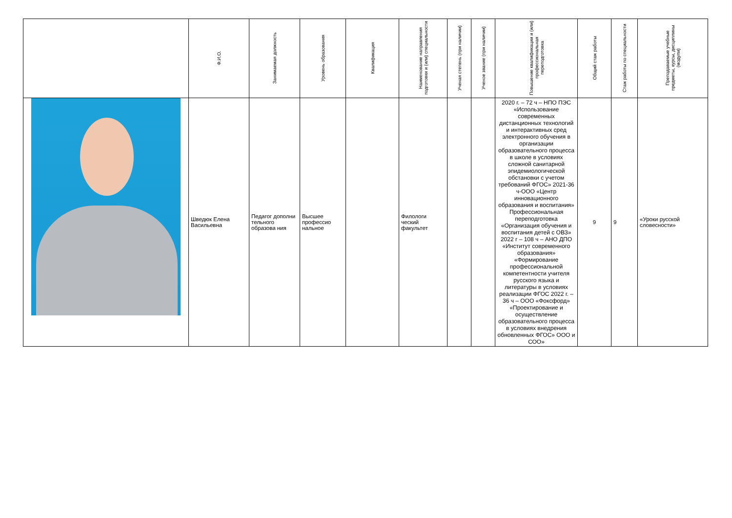| | Ф.И.О. | Занимаемая должность | Уровень образования | Квалификация | Наименование направления подготовки и (или) специальности | Ученая степень (при наличии) | Ученое звание (при наличии) | Повышение квалификации и (или) профессиональная переподготовка | Общий стаж работы | Стаж работы по специальности | Преподаваемые учебные предметы, курсы, дисциплины (модули) |
| --- | --- | --- | --- | --- | --- | --- | --- | --- | --- | --- | --- |
| | Шведюк Елена Васильевна | Педагог дополни тельного образова ния | Высшее профессио нальное | | Филологи ческий факультет | | | 2020 г. – 72 ч – НПО ПЭС «Использование современных дистанционных технологий и интерактивных сред электронного обучения в организации образовательного процесса в школе в условиях сложной санитарной эпидемиологической обстановки с учетом требований ФГОС» 2021-36 ч-ООО «Центр инновационного образования и воспитания» Профессиональная переподготовка «Организация обучения и воспитания детей с ОВЗ» 2022 г – 108 ч – АНО ДПО «Институт современного образования» «Формирование профессиональной компетентности учителя русского языка и литературы в условиях реализации ФГОС 2022 г. – 36 ч – ООО «Фоксфорд» «Проектирование и осуществление образовательного процесса в условиях внедрения обновленных ФГОС» ООО и СОО» | 9 | 9 | «Уроки русской словесности» |